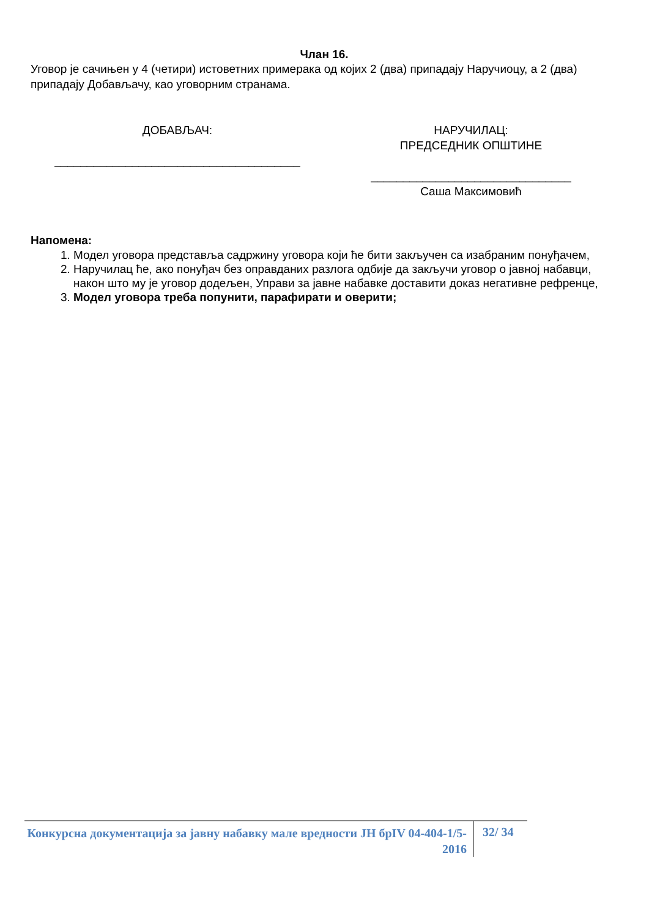Члан 16.
Уговор је сачињен у 4 (четири) истоветних примерака од којих 2 (два) припадају Наручиоцу, а 2 (два) припадају Добављачу, као уговорним странама.
ДОБАВЉАЧ:
______________________________________
НАРУЧИЛАЦ:
ПРЕДСЕДНИК ОПШТИНЕ
_______________________________
Саша Максимовић
Напомена:
1. Модел уговора представља садржину уговора који ће бити закључен са изабраним понуђачем,
2. Наручилац ће, ако понуђач без оправданих разлога одбије да закључи уговор о јавној набавци, након што му је уговор додељен, Управи за јавне набавке доставити доказ негативне рефренце,
3. Модел уговора треба попунити, парафирати и оверити;
Конкурсна документација за јавну набавку мале вредности ЈН брIV 04-404-1/5-2016
32/ 34